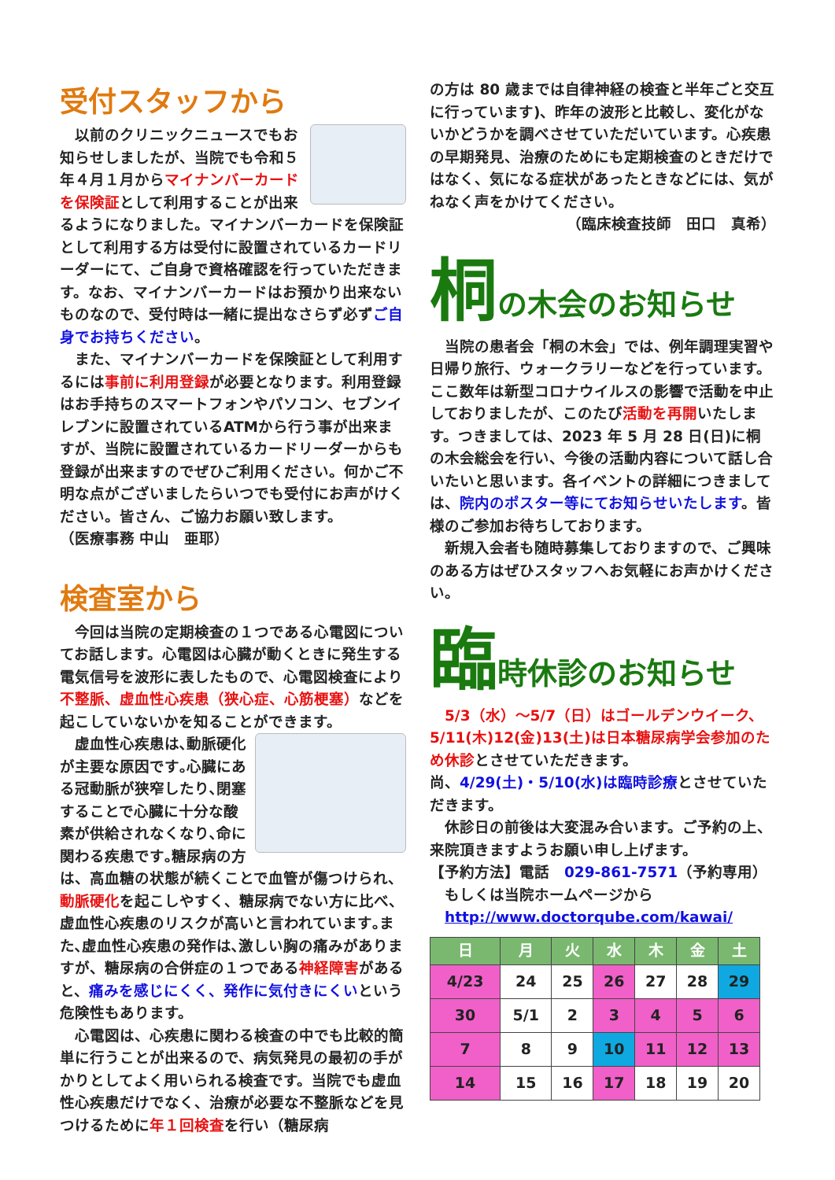受付スタッフから
　以前のクリニックニュースでもお知らせしましたが、当院でも令和５年４月１月からマイナンバーカードを保険証として利用することが出来るようになりました。マイナンバーカードを保険証として利用する方は受付に設置されているカードリーダーにて、ご自身で資格確認を行っていただきます。なお、マイナンバーカードはお預かり出来ないものなので、受付時は一緒に提出なさらず必ずご自身でお持ちください。
　また、マイナンバーカードを保険証として利用するには事前に利用登録が必要となります。利用登録はお手持ちのスマートフォンやパソコン、セブンイレブンに設置されているATMから行う事が出来ますが、当院に設置されているカードリーダーからも登録が出来ますのでぜひご利用ください。何かご不明な点がございましたらいつでも受付にお声がけください。皆さん、ご協力お願い致します。　　　　（医療事務 中山　亜耶）
検査室から
　今回は当院の定期検査の１つである心電図についてお話します。心電図は心臓が動くときに発生する電気信号を波形に表したもので、心電図検査により不整脈、虚血性心疾患（狭心症、心筋梗塞）などを起こしていないかを知ることができます。
　虚血性心疾患は､動脈硬化が主要な原因です｡心臓にある冠動脈が狭窄したり､閉塞することで心臓に十分な酸素が供給されなくなり､命に関わる疾患です｡糖尿病の方は、高血糖の状態が続くことで血管が傷つけられ、動脈硬化を起こしやすく、糖尿病でない方に比べ、虚血性心疾患のリスクが高いと言われています｡また､虚血性心疾患の発作は､激しい胸の痛みがありますが、糖尿病の合併症の１つである神経障害があると、痛みを感じにくく、発作に気付きにくいという危険性もあります。
　心電図は、心疾患に関わる検査の中でも比較的簡単に行うことが出来るので、病気発見の最初の手がかりとしてよく用いられる検査です。当院でも虚血性心疾患だけでなく、治療が必要な不整脈などを見つけるために年１回検査を行い（糖尿病
の方は 80 歳までは自律神経の検査と半年ごと交互に行っています)、昨年の波形と比較し、変化がないかどうかを調べさせていただいています。心疾患の早期発見、治療のためにも定期検査のときだけではなく、気になる症状があったときなどには、気がねなく声をかけてください。
（臨床検査技師　田口　真希）
桐の木会のお知らせ
　当院の患者会「桐の木会」では、例年調理実習や日帰り旅行、ウォークラリーなどを行っています。ここ数年は新型コロナウイルスの影響で活動を中止しておりましたが、このたび活動を再開いたします。つきましては、2023 年 5 月 28 日(日)に桐の木会総会を行い、今後の活動内容について話し合いたいと思います。各イベントの詳細につきましては、院内のポスター等にてお知らせいたします。皆様のご参加お待ちしております。
　新規入会者も随時募集しておりますので、ご興味のある方はぜひスタッフへお気軽にお声かけください。
臨時休診のお知らせ
　5/3（水）～5/7（日）はゴールデンウイーク、5/11(木)12(金)13(土)は日本糖尿病学会参加のため休診とさせていただきます。
尚、4/29(土)・5/10(水)は臨時診療とさせていただきます。
　休診日の前後は大変混み合います。ご予約の上、来院頂きますようお願い申し上げます。
【予約方法】電話　029-861-7571（予約専用）
　もしくは当院ホームページから
　http://www.doctorqube.com/kawai/
| 日 | 月 | 火 | 水 | 木 | 金 | 土 |
| --- | --- | --- | --- | --- | --- | --- |
| 4/23 | 24 | 25 | 26 | 27 | 28 | 29 |
| 30 | 5/1 | 2 | 3 | 4 | 5 | 6 |
| 7 | 8 | 9 | 10 | 11 | 12 | 13 |
| 14 | 15 | 16 | 17 | 18 | 19 | 20 |